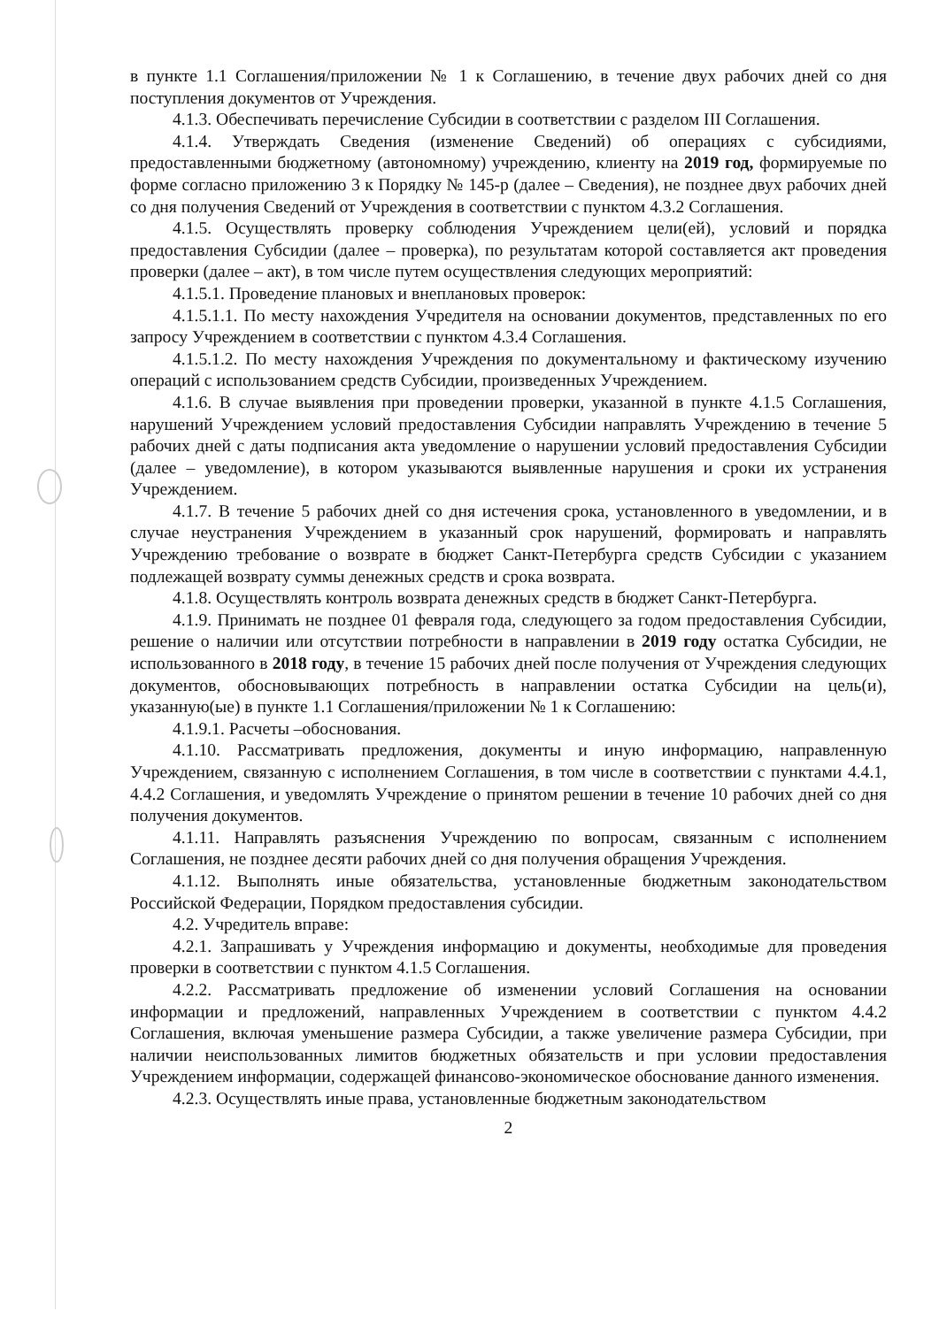в пункте 1.1 Соглашения/приложении № 1 к Соглашению, в течение двух рабочих дней со дня поступления документов от Учреждения.
4.1.3. Обеспечивать перечисление Субсидии в соответствии с разделом III Соглашения.
4.1.4. Утверждать Сведения (изменение Сведений) об операциях с субсидиями, предоставленными бюджетному (автономному) учреждению, клиенту на 2019 год, формируемые по форме согласно приложению 3 к Порядку № 145-р (далее – Сведения), не позднее двух рабочих дней со дня получения Сведений от Учреждения в соответствии с пунктом 4.3.2 Соглашения.
4.1.5. Осуществлять проверку соблюдения Учреждением цели(ей), условий и порядка предоставления Субсидии (далее – проверка), по результатам которой составляется акт проведения проверки (далее – акт), в том числе путем осуществления следующих мероприятий:
4.1.5.1. Проведение плановых и внеплановых проверок:
4.1.5.1.1. По месту нахождения Учредителя на основании документов, представленных по его запросу Учреждением в соответствии с пунктом 4.3.4 Соглашения.
4.1.5.1.2. По месту нахождения Учреждения по документальному и фактическому изучению операций с использованием средств Субсидии, произведенных Учреждением.
4.1.6. В случае выявления при проведении проверки, указанной в пункте 4.1.5 Соглашения, нарушений Учреждением условий предоставления Субсидии направлять Учреждению в течение 5 рабочих дней с даты подписания акта уведомление о нарушении условий предоставления Субсидии (далее – уведомление), в котором указываются выявленные нарушения и сроки их устранения Учреждением.
4.1.7. В течение 5 рабочих дней со дня истечения срока, установленного в уведомлении, и в случае неустранения Учреждением в указанный срок нарушений, формировать и направлять Учреждению требование о возврате в бюджет Санкт-Петербурга средств Субсидии с указанием подлежащей возврату суммы денежных средств и срока возврата.
4.1.8. Осуществлять контроль возврата денежных средств в бюджет Санкт-Петербурга.
4.1.9. Принимать не позднее 01 февраля года, следующего за годом предоставления Субсидии, решение о наличии или отсутствии потребности в направлении в 2019 году остатка Субсидии, не использованного в 2018 году, в течение 15 рабочих дней после получения от Учреждения следующих документов, обосновывающих потребность в направлении остатка Субсидии на цель(и), указанную(ые) в пункте 1.1 Соглашения/приложении № 1 к Соглашению:
4.1.9.1. Расчеты –обоснования.
4.1.10. Рассматривать предложения, документы и иную информацию, направленную Учреждением, связанную с исполнением Соглашения, в том числе в соответствии с пунктами 4.4.1, 4.4.2 Соглашения, и уведомлять Учреждение о принятом решении в течение 10 рабочих дней со дня получения документов.
4.1.11. Направлять разъяснения Учреждению по вопросам, связанным с исполнением Соглашения, не позднее десяти рабочих дней со дня получения обращения Учреждения.
4.1.12. Выполнять иные обязательства, установленные бюджетным законодательством Российской Федерации, Порядком предоставления субсидии.
4.2. Учредитель вправе:
4.2.1. Запрашивать у Учреждения информацию и документы, необходимые для проведения проверки в соответствии с пунктом 4.1.5 Соглашения.
4.2.2. Рассматривать предложение об изменении условий Соглашения на основании информации и предложений, направленных Учреждением в соответствии с пунктом 4.4.2 Соглашения, включая уменьшение размера Субсидии, а также увеличение размера Субсидии, при наличии неиспользованных лимитов бюджетных обязательств и при условии предоставления Учреждением информации, содержащей финансово-экономическое обоснование данного изменения.
4.2.3. Осуществлять иные права, установленные бюджетным законодательством
2